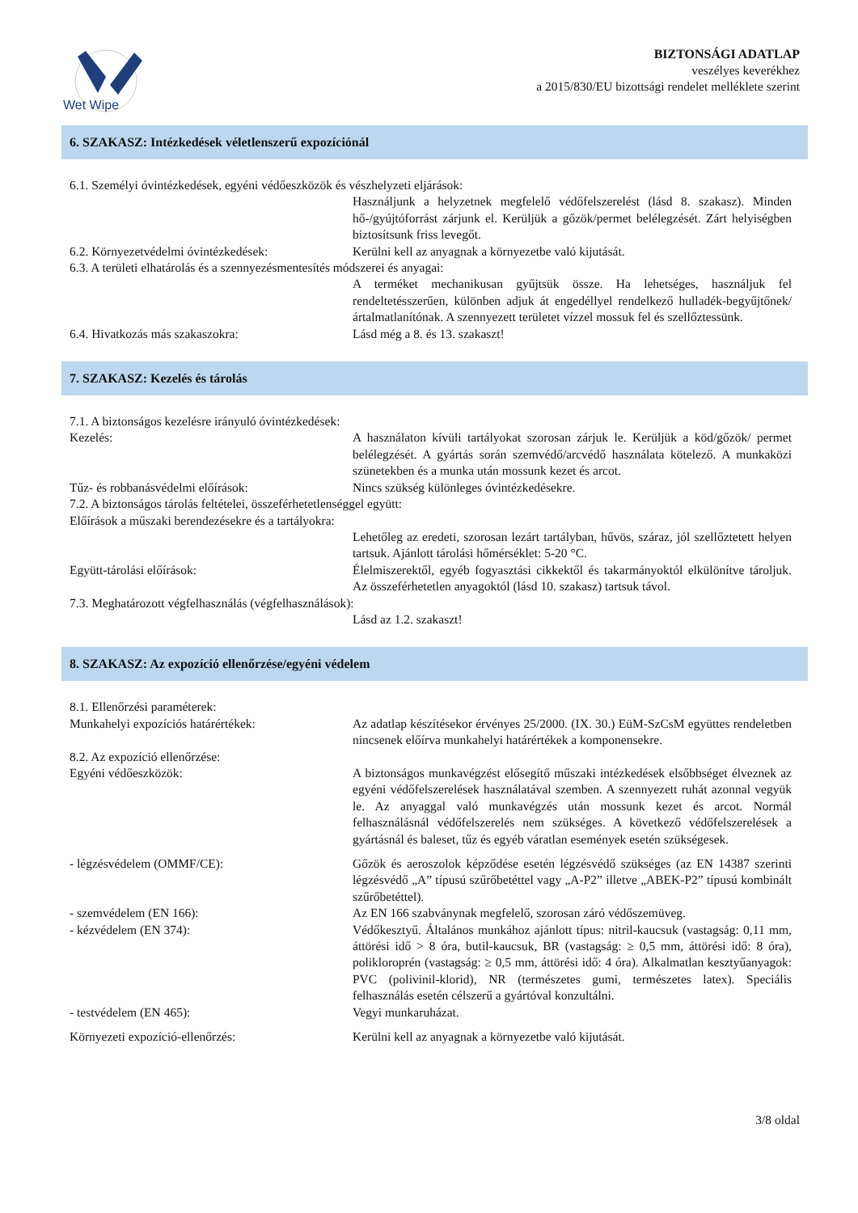Wet Wipe
BIZTONSÁGI ADATLAP
veszélyes keverékhez
a 2015/830/EU bizottsági rendelet melléklete szerint
6. SZAKASZ: Intézkedések véletlenszerű expozíciónál
6.1. Személyi óvintézkedések, egyéni védőeszközök és vészhelyzeti eljárások:
Használjunk a helyzetnek megfelelő védőfelszerelést (lásd 8. szakasz). Minden hő-/gyújtóforrást zárjunk el. Kerüljük a gőzök/permet belélegzését. Zárt helyiségben biztosítsunk friss levegőt.
6.2. Környezetvédelmi óvintézkedések: Kerülni kell az anyagnak a környezetbe való kijutását.
6.3. A területi elhatárolás és a szennyezésmentesítés módszerei és anyagai:
A terméket mechanikusan gyűjtsük össze. Ha lehetséges, használjuk fel rendeltetésszerűen, különben adjuk át engedéllyel rendelkező hulladék-begyűjtőnek/ártalmatlanítónak. A szennyezett területet vízzel mossuk fel és szellőztessünk.
6.4. Hivatkozás más szakaszokra: Lásd még a 8. és 13. szakaszt!
7. SZAKASZ: Kezelés és tárolás
7.1. A biztonságos kezelésre irányuló óvintézkedések:
Kezelés: A használaton kívüli tartályokat szorosan zárjuk le. Kerüljük a köd/gőzök/ permet belélegzését. A gyártás során szemvédő/arcvédő használata kötelező. A munkaközi szünetekben és a munka után mossunk kezet és arcot.
Tűz- és robbanásvédelmi előírások: Nincs szükség különleges óvintézkedésekre.
7.2. A biztonságos tárolás feltételei, összeférhetetlenséggel együtt:
Előírások a műszaki berendezésekre és a tartályokra:
Lehetőleg az eredeti, szorosan lezárt tartályban, hűvös, száraz, jól szellőztetett helyen tartsuk. Ajánlott tárolási hőmérséklet: 5-20 °C.
Együtt-tárolási előírások: Élelmiszerektől, egyéb fogyasztási cikkektől és takarmányoktól elkülönítve tároljuk. Az összeférhetetlen anyagoktól (lásd 10. szakasz) tartsuk távol.
7.3. Meghatározott végfelhasználás (végfelhasználások):
Lásd az 1.2. szakaszt!
8. SZAKASZ: Az expozíció ellenőrzése/egyéni védelem
8.1. Ellenőrzési paraméterek:
Munkahelyi expozíciós határértékek: Az adatlap készítésekor érvényes 25/2000. (IX. 30.) EüM-SzCsM együttes rendeletben nincsenek előírva munkahelyi határértékek a komponensekre.
8.2. Az expozíció ellenőrzése:
Egyéni védőeszközök: A biztonságos munkavégzést elősegítő műszaki intézkedések elsőbbséget élveznek az egyéni védőfelszerelések használatával szemben. A szennyezett ruhát azonnal vegyük le. Az anyaggal való munkavégzés után mossunk kezet és arcot. Normál felhasználásnál védőfelszerelés nem szükséges. A következő védőfelszerelések a gyártásnál és baleset, tűz és egyéb váratlan események esetén szükségesek.
- légzésvédelem (OMMF/CE): Gőzök és aeroszolok képződése esetén légzésvédő szükséges (az EN 14387 szerinti légzésvédő „A” típusú szűrőbetéttel vagy „A-P2” illetve „ABEK-P2” típusú kombinált szűrőbetéttel).
- szemvédelem (EN 166): Az EN 166 szabványnak megfelelő, szorosan záró védőszemüveg.
- kézvédelem (EN 374): Védőkesztyű. Általános munkához ajánlott típus: nitril-kaucsuk (vastagság: 0,11 mm, áttörési idő > 8 óra, butil-kaucsuk, BR (vastagság: ≥ 0,5 mm, áttörési idő: 8 óra), polikloroprén (vastagság: ≥ 0,5 mm, áttörési idő: 4 óra). Alkalmatlan kesztyűanyagok: PVC (polivinil-klorid), NR (természetes gumi, természetes latex). Speciális felhasználás esetén célszerű a gyártóval konzultálni.
- testvédelem (EN 465): Vegyi munkaruházat.
Környezeti expozíció-ellenőrzés: Kerülni kell az anyagnak a környezetbe való kijutását.
3/8 oldal